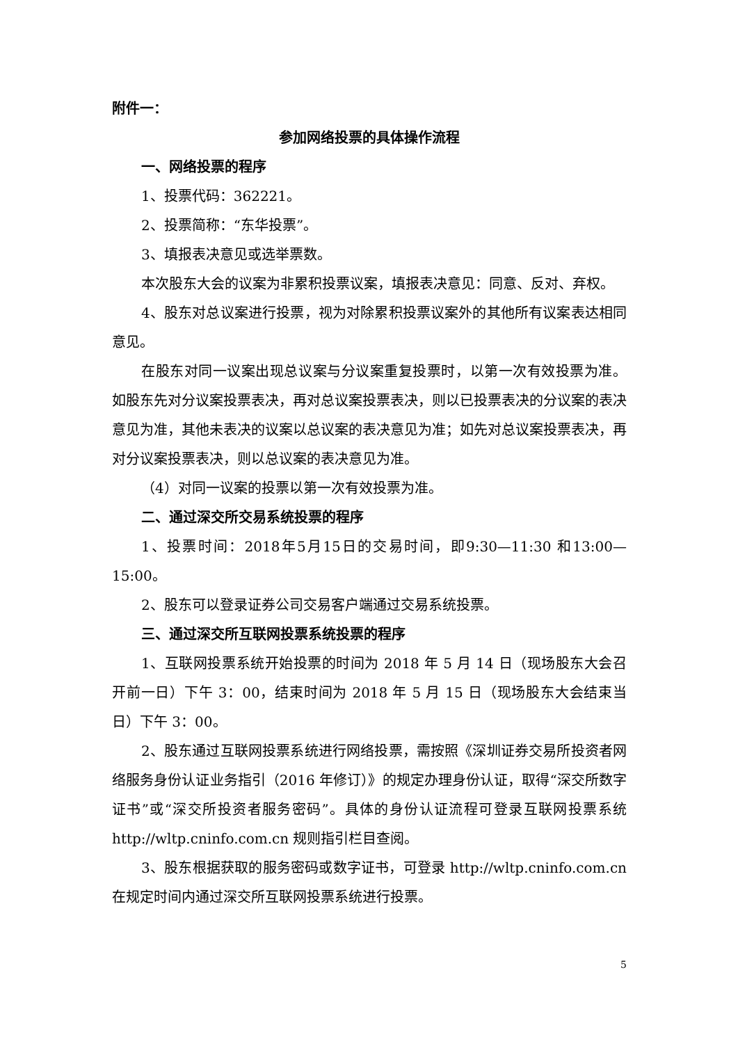附件一：
参加网络投票的具体操作流程
一、网络投票的程序
1、投票代码：362221。
2、投票简称：“东华投票”。
3、填报表决意见或选举票数。
本次股东大会的议案为非累积投票议案，填报表决意见：同意、反对、弃权。
4、股东对总议案进行投票，视为对除累积投票议案外的其他所有议案表达相同意见。
在股东对同一议案出现总议案与分议案重复投票时，以第一次有效投票为准。如股东先对分议案投票表决，再对总议案投票表决，则以已投票表决的分议案的表决意见为准，其他未表决的议案以总议案的表决意见为准；如先对总议案投票表决，再对分议案投票表决，则以总议案的表决意见为准。
（4）对同一议案的投票以第一次有效投票为准。
二、通过深交所交易系统投票的程序
1、投票时间：2018年5月15日的交易时间，即9:30—11:30 和13:00—15:00。
2、股东可以登录证券公司交易客户端通过交易系统投票。
三、通过深交所互联网投票系统投票的程序
1、互联网投票系统开始投票的时间为 2018 年 5 月 14 日（现场股东大会召开前一日）下午 3：00，结束时间为 2018 年 5 月 15 日（现场股东大会结束当日）下午 3：00。
2、股东通过互联网投票系统进行网络投票，需按照《深圳证券交易所投资者网络服务身份认证业务指引（2016 年修订）》的规定办理身份认证，取得“深交所数字证书”或“深交所投资者服务密码”。具体的身份认证流程可登录互联网投票系统 http://wltp.cninfo.com.cn 规则指引栏目查阅。
3、股东根据获取的服务密码或数字证书，可登录 http://wltp.cninfo.com.cn 在规定时间内通过深交所互联网投票系统进行投票。
5